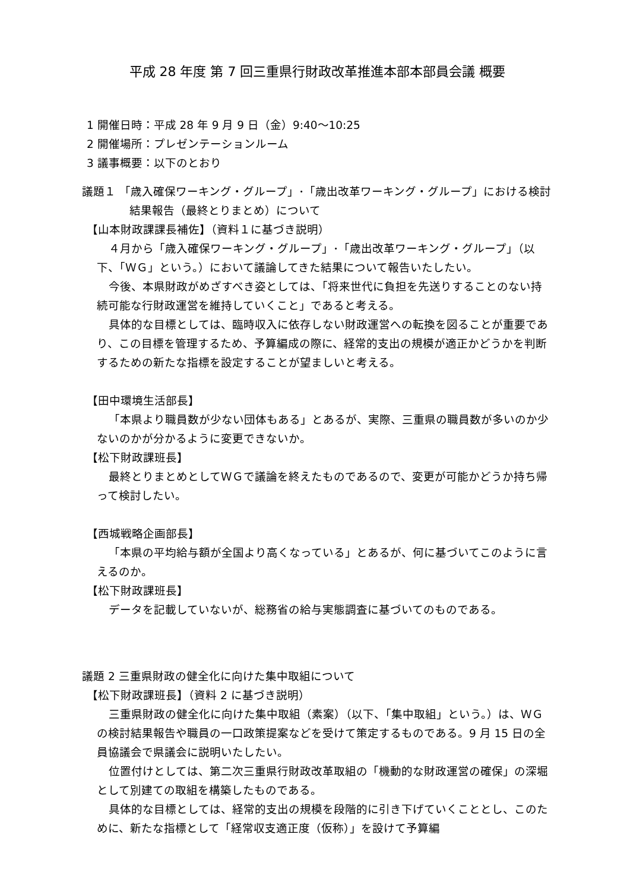平成 28 年度 第 7 回三重県行財政改革推進本部本部員会議 概要
1 開催日時：平成 28 年 9 月 9 日（金）9:40～10:25
2 開催場所：プレゼンテーションルーム
3 議事概要：以下のとおり
議題１ 「歳入確保ワーキング・グループ」･「歳出改革ワーキング・グループ」における検討結果報告（最終とりまとめ）について
【山本財政課課長補佐】（資料１に基づき説明）
４月から「歳入確保ワーキング・グループ」･「歳出改革ワーキング・グループ」（以下、「ＷＧ」という。）において議論してきた結果について報告いたしたい。
今後、本県財政がめざすべき姿としては、「将来世代に負担を先送りすることのない持続可能な行財政運営を維持していくこと」であると考える。
具体的な目標としては、臨時収入に依存しない財政運営への転換を図ることが重要であり、この目標を管理するため、予算編成の際に、経常的支出の規模が適正かどうかを判断するための新たな指標を設定することが望ましいと考える。
【田中環境生活部長】
「本県より職員数が少ない団体もある」とあるが、実際、三重県の職員数が多いのか少ないのかが分かるように変更できないか。
【松下財政課班長】
最終とりまとめとしてＷＧで議論を終えたものであるので、変更が可能かどうか持ち帰って検討したい。
【西城戦略企画部長】
「本県の平均給与額が全国より高くなっている」とあるが、何に基づいてこのように言えるのか。
【松下財政課班長】
データを記載していないが、総務省の給与実態調査に基づいてのものである。
議題 2 三重県財政の健全化に向けた集中取組について
【松下財政課班長】（資料 2 に基づき説明）
三重県財政の健全化に向けた集中取組（素案）（以下、「集中取組」という。）は、ＷＧの検討結果報告や職員の一口政策提案などを受けて策定するものである。9 月 15 日の全員協議会で県議会に説明いたしたい。
位置付けとしては、第二次三重県行財政改革取組の「機動的な財政運営の確保」の深堀として別建ての取組を構築したものである。
具体的な目標としては、経常的支出の規模を段階的に引き下げていくこととし、このために、新たな指標として「経常収支適正度（仮称）」を設けて予算編